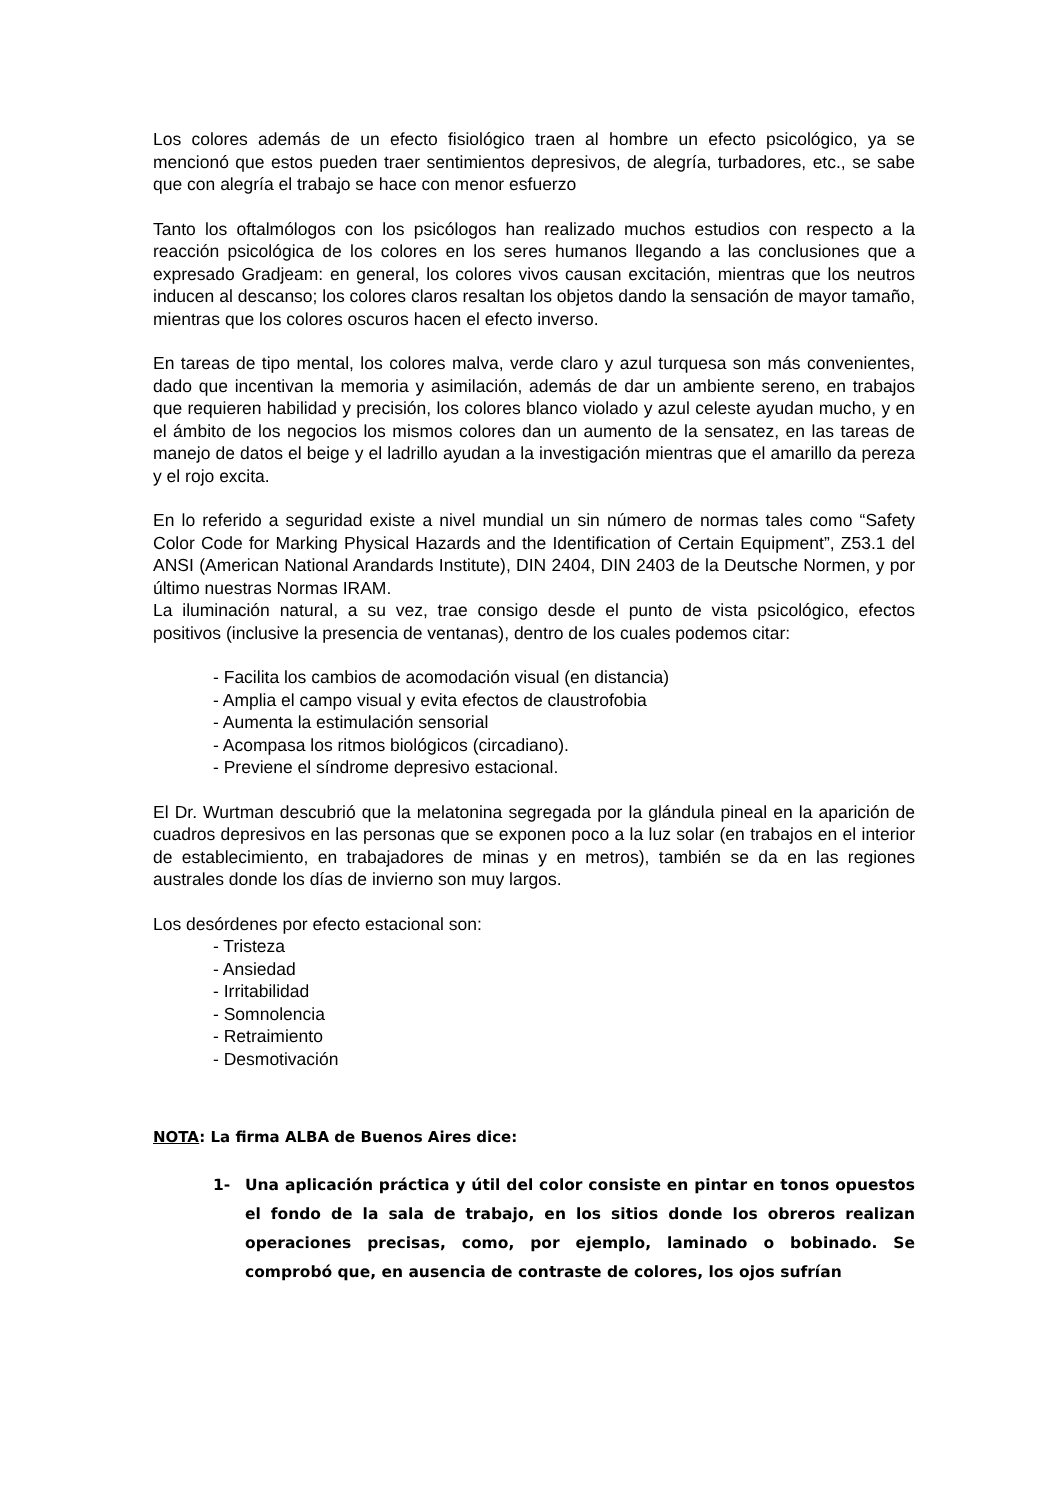Los colores además de un efecto fisiológico traen al hombre un efecto psicológico, ya se mencionó que estos pueden traer sentimientos depresivos, de alegría, turbadores, etc., se sabe que con alegría el trabajo se hace con menor esfuerzo
Tanto los oftalmólogos con los psicólogos han realizado muchos estudios con respecto a la reacción psicológica de los colores en los seres humanos llegando a las conclusiones que a expresado Gradjeam: en general, los colores vivos causan excitación, mientras que los neutros inducen al descanso; los colores claros resaltan los objetos dando la sensación de mayor tamaño, mientras que los colores oscuros hacen el efecto inverso.
En tareas de tipo mental, los colores malva, verde claro y azul turquesa son más convenientes, dado que incentivan la memoria y asimilación, además de dar un ambiente sereno, en trabajos que requieren habilidad y precisión, los colores blanco violado y azul celeste ayudan mucho, y en el ámbito de los negocios los mismos colores dan un aumento de la sensatez, en las tareas de manejo de datos el beige y el ladrillo ayudan a la investigación mientras que el amarillo da pereza y el rojo excita.
En lo referido a seguridad existe a nivel mundial un sin número de normas tales como “Safety Color Code for Marking Physical Hazards and the Identification of Certain Equipment”, Z53.1 del ANSI (American National Arandards Institute), DIN 2404, DIN 2403 de la Deutsche Normen, y por último nuestras Normas IRAM.
La iluminación natural, a su vez, trae consigo desde el punto de vista psicológico, efectos positivos (inclusive la presencia de ventanas), dentro de los cuales podemos citar:
- Facilita los cambios de acomodación visual (en distancia)
- Amplia el campo visual y evita efectos de claustrofobia
- Aumenta la estimulación sensorial
- Acompasa los ritmos biológicos (circadiano).
- Previene el síndrome depresivo estacional.
El Dr. Wurtman descubrió que la melatonina segregada por la glándula pineal en la aparición de cuadros depresivos en las personas que se exponen poco a la luz solar (en trabajos en el interior de establecimiento, en trabajadores de minas y en metros), también se da en las regiones australes donde los días de invierno son muy largos.
Los desórdenes por efecto estacional son:
- Tristeza
- Ansiedad
- Irritabilidad
- Somnolencia
- Retraimiento
- Desmotivación
NOTA: La firma ALBA de Buenos Aires dice:
1- Una aplicación práctica y útil del color consiste en pintar en tonos opuestos el fondo de la sala de trabajo, en los sitios donde los obreros realizan operaciones precisas, como, por ejemplo, laminado o bobinado. Se comprobó que, en ausencia de contraste de colores, los ojos sufrían